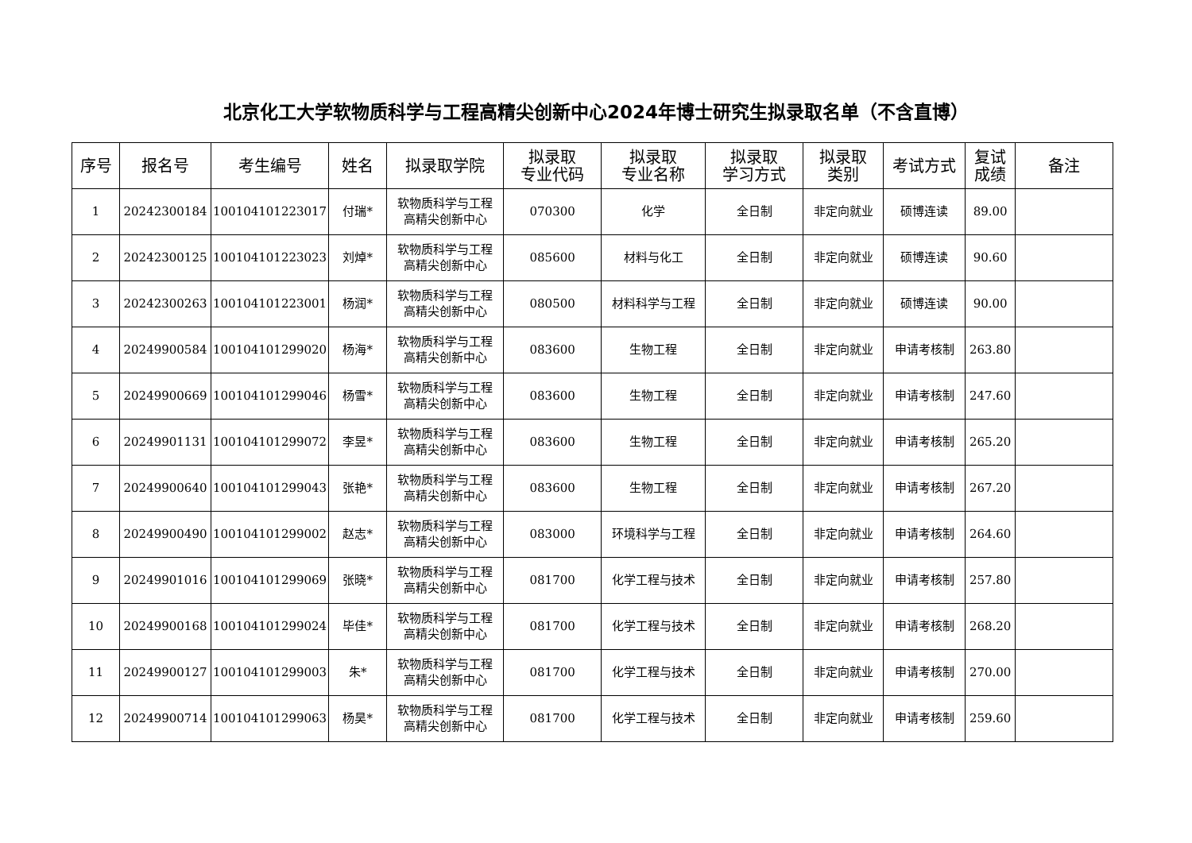北京化工大学软物质科学与工程高精尖创新中心2024年博士研究生拟录取名单（不含直博）
| 序号 | 报名号 | 考生编号 | 姓名 | 拟录取学院 | 拟录取 专业代码 | 拟录取 专业名称 | 拟录取 学习方式 | 拟录取 类别 | 考试方式 | 复试 成绩 | 备注 |
| --- | --- | --- | --- | --- | --- | --- | --- | --- | --- | --- | --- |
| 1 | 20242300184 | 100104101223017 | 付瑞* | 软物质科学与工程 高精尖创新中心 | 070300 | 化学 | 全日制 | 非定向就业 | 硕博连读 | 89.00 | |
| 2 | 20242300125 | 100104101223023 | 刘焯* | 软物质科学与工程 高精尖创新中心 | 085600 | 材料与化工 | 全日制 | 非定向就业 | 硕博连读 | 90.60 | |
| 3 | 20242300263 | 100104101223001 | 杨润* | 软物质科学与工程 高精尖创新中心 | 080500 | 材料科学与工程 | 全日制 | 非定向就业 | 硕博连读 | 90.00 | |
| 4 | 20249900584 | 100104101299020 | 杨海* | 软物质科学与工程 高精尖创新中心 | 083600 | 生物工程 | 全日制 | 非定向就业 | 申请考核制 | 263.80 | |
| 5 | 20249900669 | 100104101299046 | 杨雪* | 软物质科学与工程 高精尖创新中心 | 083600 | 生物工程 | 全日制 | 非定向就业 | 申请考核制 | 247.60 | |
| 6 | 20249901131 | 100104101299072 | 李昱* | 软物质科学与工程 高精尖创新中心 | 083600 | 生物工程 | 全日制 | 非定向就业 | 申请考核制 | 265.20 | |
| 7 | 20249900640 | 100104101299043 | 张艳* | 软物质科学与工程 高精尖创新中心 | 083600 | 生物工程 | 全日制 | 非定向就业 | 申请考核制 | 267.20 | |
| 8 | 20249900490 | 100104101299002 | 赵志* | 软物质科学与工程 高精尖创新中心 | 083000 | 环境科学与工程 | 全日制 | 非定向就业 | 申请考核制 | 264.60 | |
| 9 | 20249901016 | 100104101299069 | 张晓* | 软物质科学与工程 高精尖创新中心 | 081700 | 化学工程与技术 | 全日制 | 非定向就业 | 申请考核制 | 257.80 | |
| 10 | 20249900168 | 100104101299024 | 毕佳* | 软物质科学与工程 高精尖创新中心 | 081700 | 化学工程与技术 | 全日制 | 非定向就业 | 申请考核制 | 268.20 | |
| 11 | 20249900127 | 100104101299003 | 朱* | 软物质科学与工程 高精尖创新中心 | 081700 | 化学工程与技术 | 全日制 | 非定向就业 | 申请考核制 | 270.00 | |
| 12 | 20249900714 | 100104101299063 | 杨昊* | 软物质科学与工程 高精尖创新中心 | 081700 | 化学工程与技术 | 全日制 | 非定向就业 | 申请考核制 | 259.60 | |